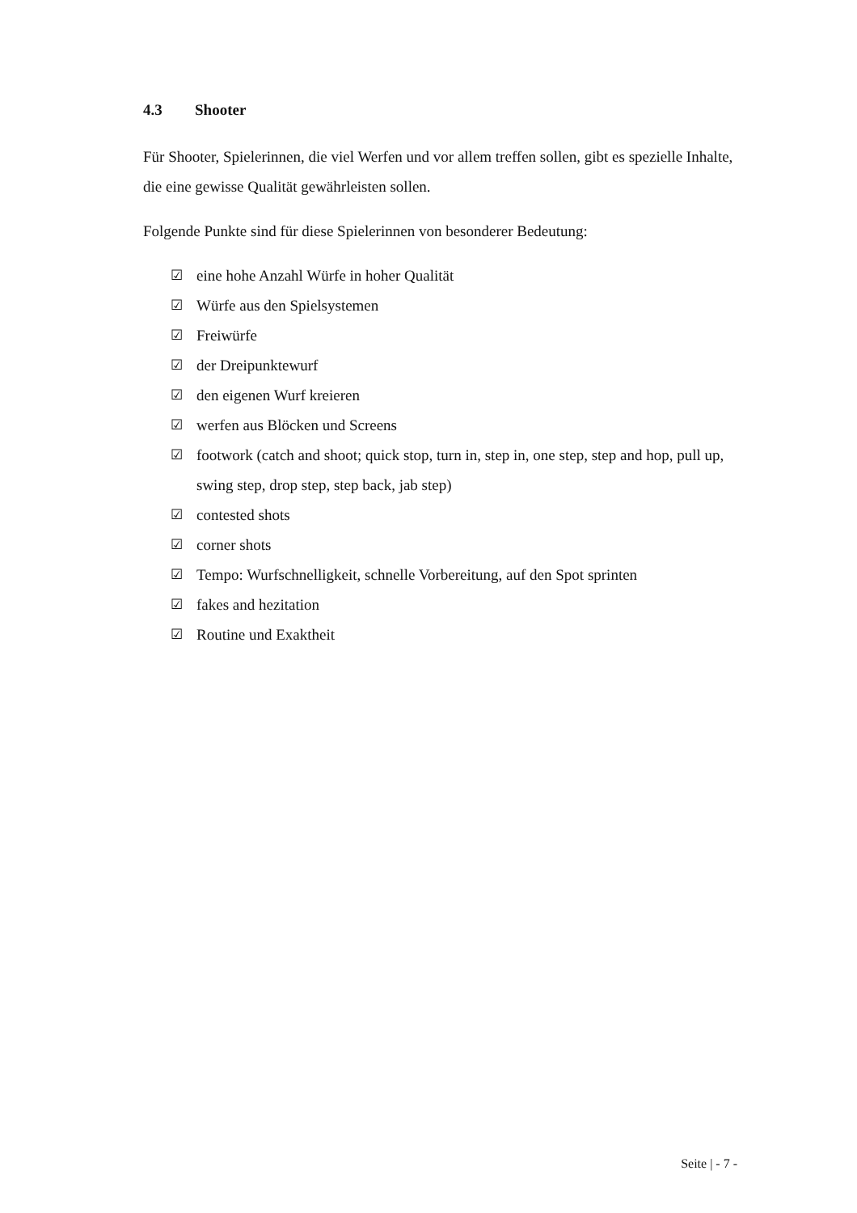4.3 Shooter
Für Shooter, Spielerinnen, die viel Werfen und vor allem treffen sollen, gibt es spezielle Inhalte, die eine gewisse Qualität gewährleisten sollen.
Folgende Punkte sind für diese Spielerinnen von besonderer Bedeutung:
☑ eine hohe Anzahl Würfe in hoher Qualität
☑ Würfe aus den Spielsystemen
☑ Freiwürfe
☑ der Dreipunktewurf
☑ den eigenen Wurf kreieren
☑ werfen aus Blöcken und Screens
☑ footwork (catch and shoot; quick stop, turn in, step in, one step, step and hop, pull up, swing step, drop step, step back, jab step)
☑ contested shots
☑ corner shots
☑ Tempo: Wurfschnelligkeit, schnelle Vorbereitung, auf den Spot sprinten
☑ fakes and hezitation
☑ Routine und Exaktheit
Seite | - 7 -